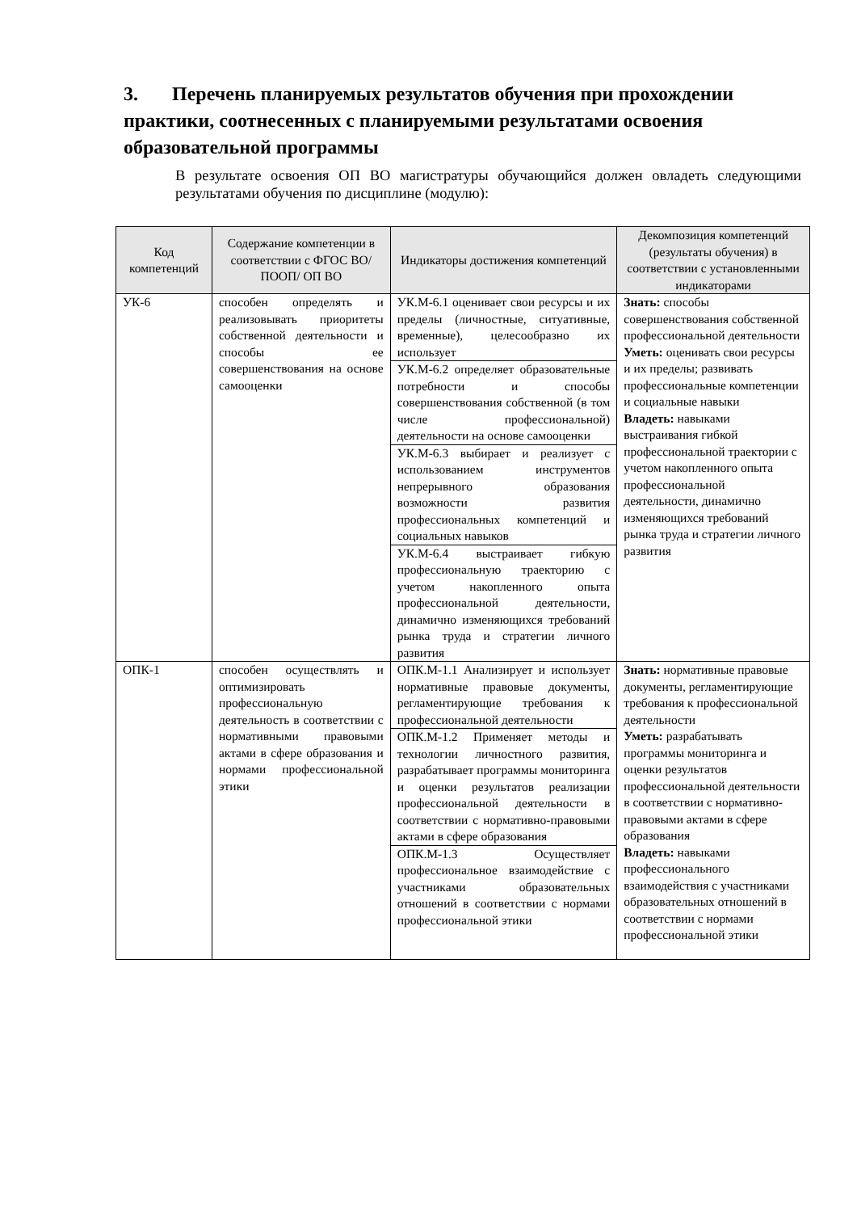3. Перечень планируемых результатов обучения при прохождении практики, соотнесенных с планируемыми результатами освоения образовательной программы
В результате освоения ОП ВО магистратуры обучающийся должен овладеть следующими результатами обучения по дисциплине (модулю):
| Код компетенций | Содержание компетенции в соответствии с ФГОС ВО/ПООП/ ОП ВО | Индикаторы достижения компетенций | Декомпозиция компетенций (результаты обучения) в соответствии с установленными индикаторами |
| --- | --- | --- | --- |
| УК-6 | способен определять и реализовывать приоритеты собственной деятельности и способы ее совершенствования на основе самооценки | УК.М-6.1 оценивает свои ресурсы и их пределы (личностные, ситуативные, временные), целесообразно их использует | Знать: способы совершенствования собственной профессиональной деятельности Уметь: оценивать свои ресурсы и их пределы; развивать профессиональные компетенции и социальные навыки Владеть: навыками выстраивания гибкой профессиональной траектории с учетом накопленного опыта профессиональной деятельности, динамично изменяющихся требований рынка труда и стратегии личного развития |
| | | УК.М-6.2 определяет образовательные потребности и способы совершенствования собственной (в том числе профессиональной) деятельности на основе самооценки | |
| | | УК.М-6.3 выбирает и реализует с использованием инструментов непрерывного образования возможности развития профессиональных компетенций и социальных навыков | |
| | | УК.М-6.4 выстраивает гибкую профессиональную траекторию с учетом накопленного опыта профессиональной деятельности, динамично изменяющихся требований рынка труда и стратегии личного развития | |
| ОПК-1 | способен осуществлять и оптимизировать профессиональную деятельность в соответствии с нормативными правовыми актами в сфере образования и нормами профессиональной этики | ОПК.М-1.1 Анализирует и использует нормативные правовые документы, регламентирующие требования к профессиональной деятельности | Знать: нормативные правовые документы, регламентирующие требования к профессиональной деятельности Уметь: разрабатывать программы мониторинга и оценки результатов профессиональной деятельности в соответствии с нормативно-правовыми актами в сфере образования Владеть: навыками профессионального взаимодействия с участниками образовательных отношений в соответствии с нормами профессиональной этики |
| | | ОПК.М-1.2 Применяет методы и технологии личностного развития, разрабатывает программы мониторинга и оценки результатов реализации профессиональной деятельности в соответствии с нормативно-правовыми актами в сфере образования | |
| | | ОПК.М-1.3 Осуществляет профессиональное взаимодействие с участниками образовательных отношений в соответствии с нормами профессиональной этики | |